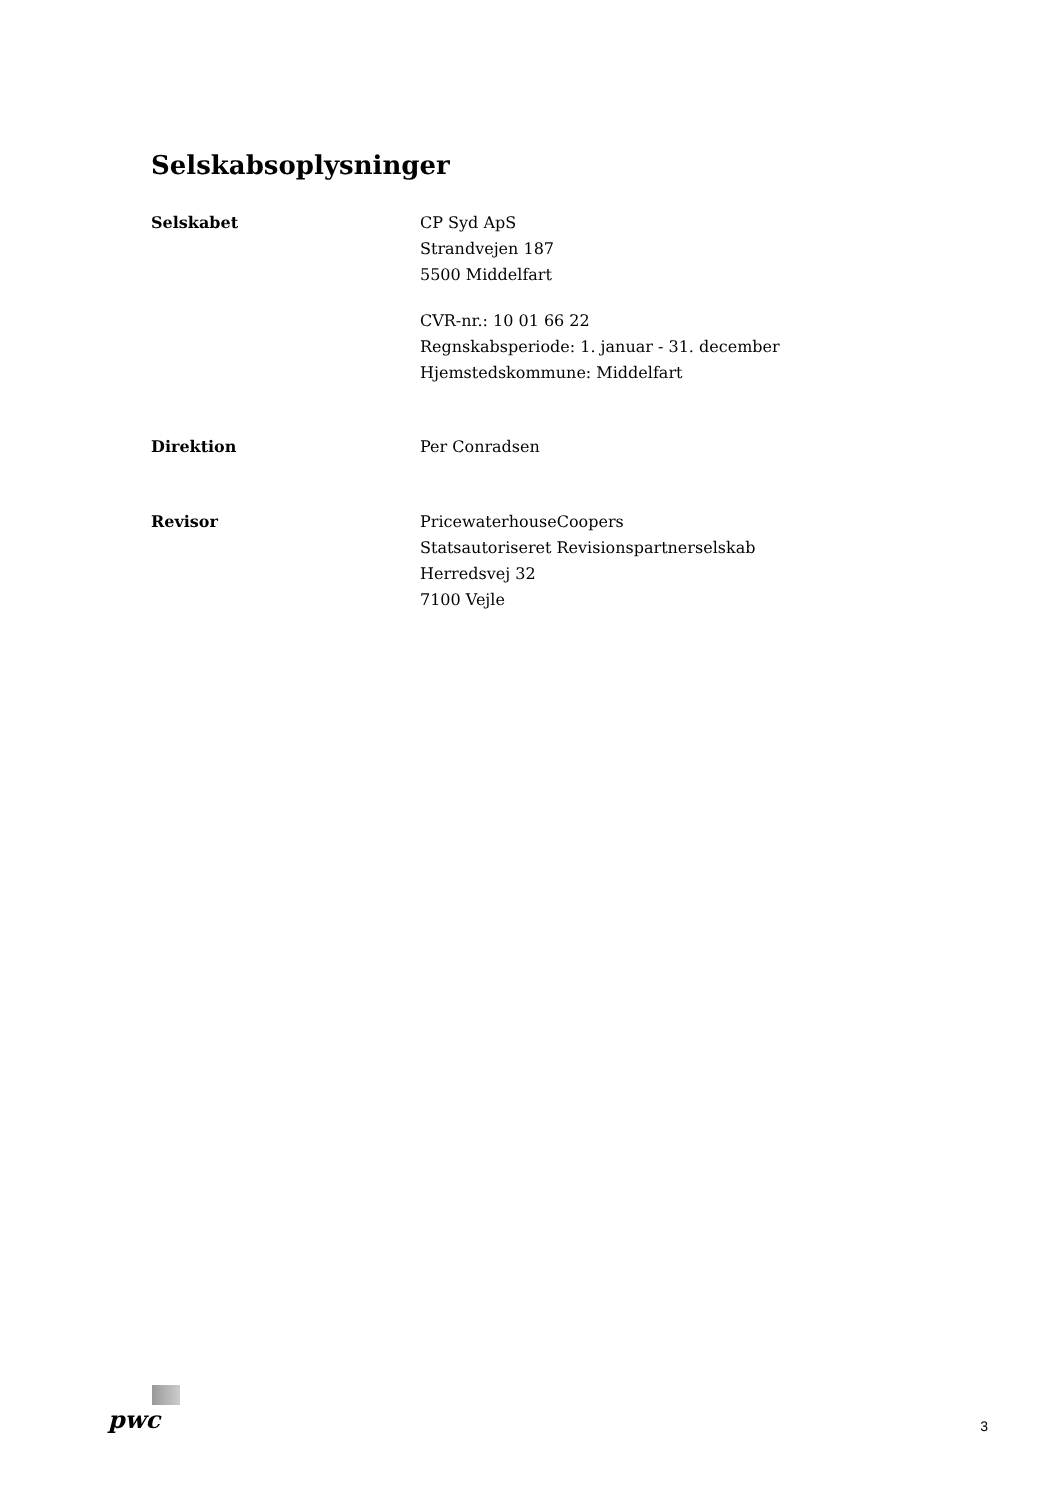Selskabsoplysninger
Selskabet CP Syd ApS
Strandvejen 187
5500 Middelfart
CVR-nr.: 10 01 66 22
Regnskabsperiode: 1. januar - 31. december
Hjemstedskommune: Middelfart
Direktion Per Conradsen
Revisor PricewaterhouseCoopers
Statsautoriseret Revisionspartnerselskab
Herredsvej 32
7100 Vejle
pwc
3